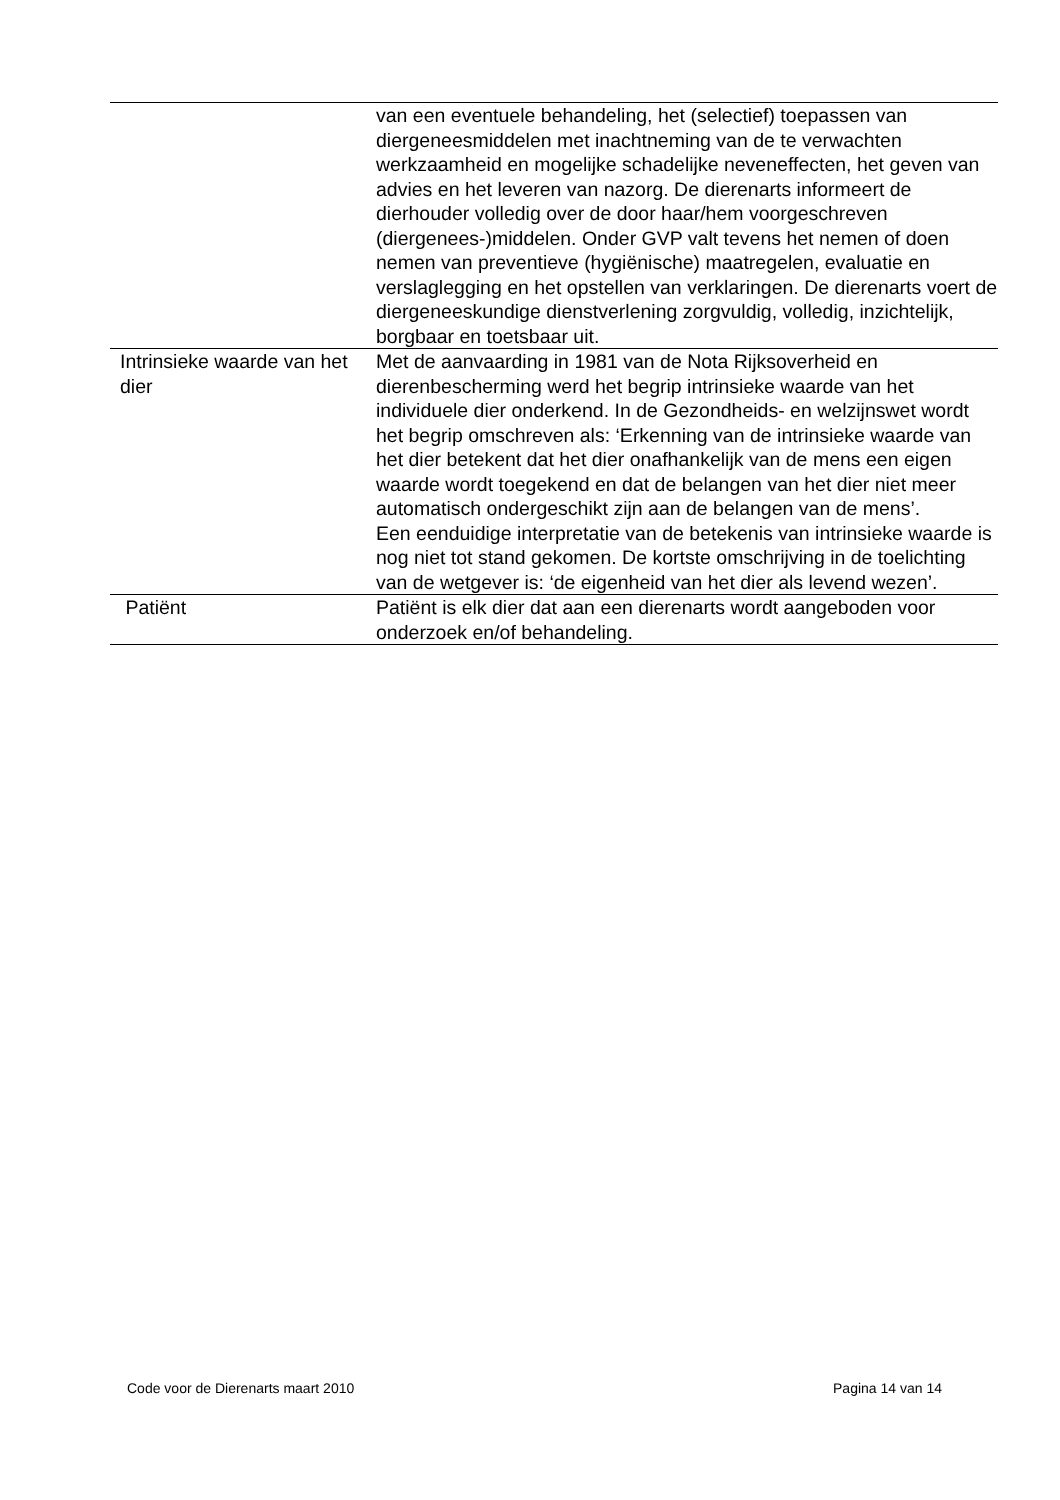| | van een eventuele behandeling, het (selectief) toepassen van diergeneesmiddelen met inachtneming van de te verwachten werkzaamheid en mogelijke schadelijke neveneffecten, het geven van advies en het leveren van nazorg. De dierenarts informeert de dierhouder volledig over de door haar/hem voorgeschreven (diergenees-)middelen. Onder GVP valt tevens het nemen of doen nemen van preventieve (hygiënische) maatregelen, evaluatie en verslaglegging en het opstellen van verklaringen. De dierenarts voert de diergeneeskundige dienstverlening zorgvuldig, volledig, inzichtelijk, borgbaar en toetsbaar uit. |
| Intrinsieke waarde van het dier | Met de aanvaarding in 1981 van de Nota Rijksoverheid en dierenbescherming werd het begrip intrinsieke waarde van het individuele dier onderkend. In de Gezondheids- en welzijnswet wordt het begrip omschreven als: ‘Erkenning van de intrinsieke waarde van het dier betekent dat het dier onafhankelijk van de mens een eigen waarde wordt toegekend en dat de belangen van het dier niet meer automatisch ondergeschikt zijn aan de belangen van de mens’. Een eenduidige interpretatie van de betekenis van intrinsieke waarde is nog niet tot stand gekomen. De kortste omschrijving in de toelichting van de wetgever is: ‘de eigenheid van het dier als levend wezen’. |
| Patiënt | Patiënt is elk dier dat aan een dierenarts wordt aangeboden voor onderzoek en/of behandeling. |
Code voor de Dierenarts maart 2010 Pagina 14 van 14